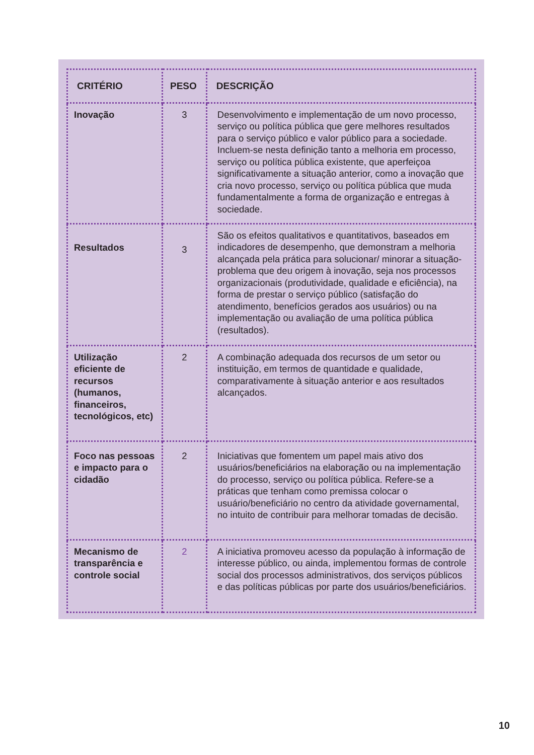| CRITÉRIO | PESO | DESCRIÇÃO |
| --- | --- | --- |
| Inovação | 3 | Desenvolvimento e implementação de um novo processo, serviço ou política pública que gere melhores resultados para o serviço público e valor público para a sociedade. Incluem-se nesta definição tanto a melhoria em processo, serviço ou política pública existente, que aperfeiçoa significativamente a situação anterior, como a inovação que cria novo processo, serviço ou política pública que muda fundamentalmente a forma de organização e entregas à sociedade. |
| Resultados | 3 | São os efeitos qualitativos e quantitativos, baseados em indicadores de desempenho, que demonstram a melhoria alcançada pela prática para solucionar/ minorar a situação-problema que deu origem à inovação, seja nos processos organizacionais (produtividade, qualidade e eficiência), na forma de prestar o serviço público (satisfação do atendimento, benefícios gerados aos usuários) ou na implementação ou avaliação de uma política pública (resultados). |
| Utilização eficiente de recursos (humanos, financeiros, tecnológicos, etc) | 2 | A combinação adequada dos recursos de um setor ou instituição, em termos de quantidade e qualidade, comparativamente à situação anterior e aos resultados alcançados. |
| Foco nas pessoas e impacto para o cidadão | 2 | Iniciativas que fomentem um papel mais ativo dos usuários/beneficiários na elaboração ou na implementação do processo, serviço ou política pública. Refere-se a práticas que tenham como premissa colocar o usuário/beneficiário no centro da atividade governamental, no intuito de contribuir para melhorar tomadas de decisão. |
| Mecanismo de transparência e controle social | 2 | A iniciativa promoveu acesso da população à informação de interesse público, ou ainda, implementou formas de controle social dos processos administrativos, dos serviços públicos e das políticas públicas por parte dos usuários/beneficiários. |
10